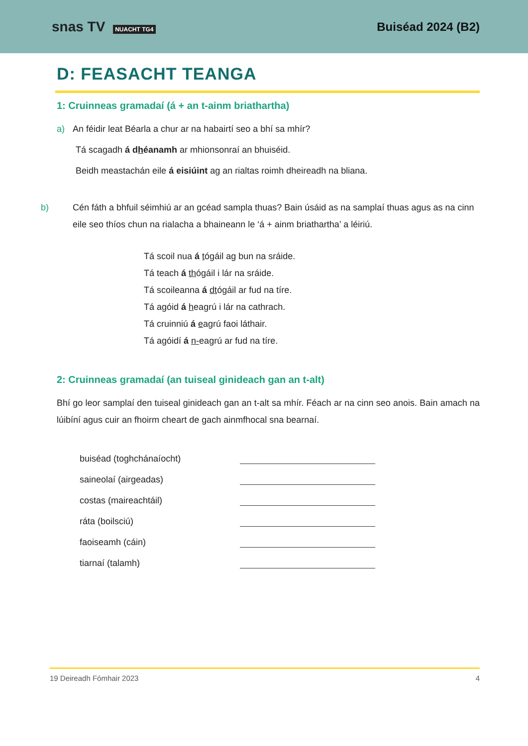snas TV NUACHT TG4
Buiséad 2024 (B2)
D: FEASACHT TEANGA
1: Cruinneas gramadaí (á + an t-ainm briathartha)
a) An féidir leat Béarla a chur ar na habairtí seo a bhí sa mhír?
Tá scagadh á dhéanamh ar mhionsonraí an bhuiséid.
Beidh meastachán eile á eisiúint ag an rialtas roimh dheireadh na bliana.
b) Cén fáth a bhfuil séimhiú ar an gcéad sampla thuas? Bain úsáid as na samplaí thuas agus as na cinn eile seo thíos chun na rialacha a bhaineann le ‘á + ainm briathartha’ a léiriú.
Tá scoil nua á tógáil ag bun na sráide.
Tá teach á thógáil i lár na sráide.
Tá scoileanna á dtógáil ar fud na tíre.
Tá agóid á heagrú i lár na cathrach.
Tá cruinniú á eagrú faoi láthair.
Tá agóidí á n-eagrú ar fud na tíre.
2: Cruinneas gramadaí (an tuiseal ginideach gan an t-alt)
Bhí go leor samplaí den tuiseal ginideach gan an t-alt sa mhír. Féach ar na cinn seo anois. Bain amach na lúibíní agus cuir an fhoirm cheart de gach ainmfhocal sna bearnaí.
buiséad (toghchánaíocht)
saineolaí (airgeadas)
costas (maireachtáil)
ráta (boilsciú)
faoiseamh (cáin)
tiarnaí (talamh)
19 Deireadh Fómhair 2023 4